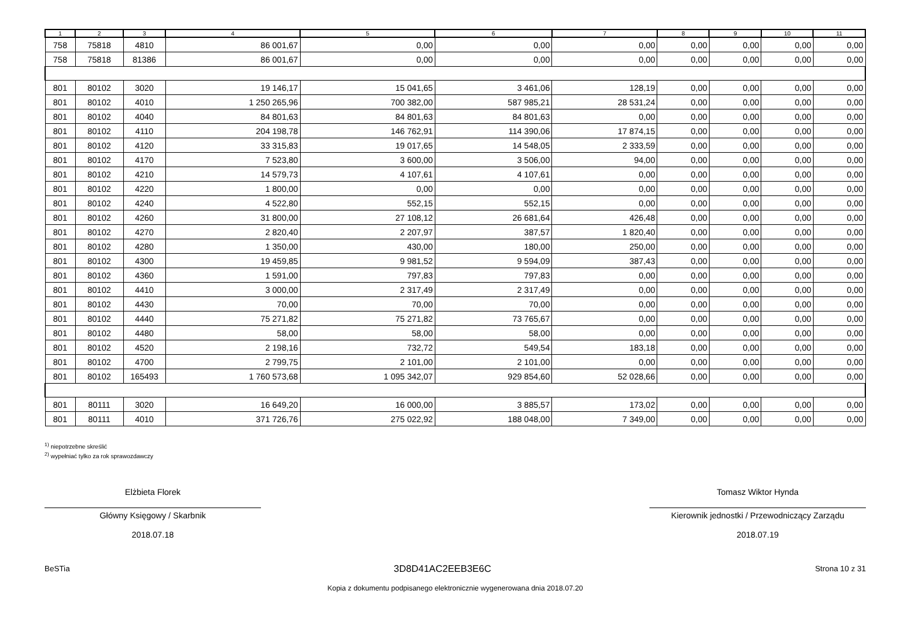| 1 | 2 | 3 | 4 | 5 | 6 | 7 | 8 | 9 | 10 | 11 |
| --- | --- | --- | --- | --- | --- | --- | --- | --- | --- | --- |
| 758 | 75818 | 4810 | 86 001,67 | 0,00 | 0,00 | 0,00 | 0,00 | 0,00 | 0,00 | 0,00 |
| 758 | 75818 | 81386 | 86 001,67 | 0,00 | 0,00 | 0,00 | 0,00 | 0,00 | 0,00 | 0,00 |
| 801 | 80102 | 3020 | 19 146,17 | 15 041,65 | 3 461,06 | 128,19 | 0,00 | 0,00 | 0,00 | 0,00 |
| 801 | 80102 | 4010 | 1 250 265,96 | 700 382,00 | 587 985,21 | 28 531,24 | 0,00 | 0,00 | 0,00 | 0,00 |
| 801 | 80102 | 4040 | 84 801,63 | 84 801,63 | 84 801,63 | 0,00 | 0,00 | 0,00 | 0,00 | 0,00 |
| 801 | 80102 | 4110 | 204 198,78 | 146 762,91 | 114 390,06 | 17 874,15 | 0,00 | 0,00 | 0,00 | 0,00 |
| 801 | 80102 | 4120 | 33 315,83 | 19 017,65 | 14 548,05 | 2 333,59 | 0,00 | 0,00 | 0,00 | 0,00 |
| 801 | 80102 | 4170 | 7 523,80 | 3 600,00 | 3 506,00 | 94,00 | 0,00 | 0,00 | 0,00 | 0,00 |
| 801 | 80102 | 4210 | 14 579,73 | 4 107,61 | 4 107,61 | 0,00 | 0,00 | 0,00 | 0,00 | 0,00 |
| 801 | 80102 | 4220 | 1 800,00 | 0,00 | 0,00 | 0,00 | 0,00 | 0,00 | 0,00 | 0,00 |
| 801 | 80102 | 4240 | 4 522,80 | 552,15 | 552,15 | 0,00 | 0,00 | 0,00 | 0,00 | 0,00 |
| 801 | 80102 | 4260 | 31 800,00 | 27 108,12 | 26 681,64 | 426,48 | 0,00 | 0,00 | 0,00 | 0,00 |
| 801 | 80102 | 4270 | 2 820,40 | 2 207,97 | 387,57 | 1 820,40 | 0,00 | 0,00 | 0,00 | 0,00 |
| 801 | 80102 | 4280 | 1 350,00 | 430,00 | 180,00 | 250,00 | 0,00 | 0,00 | 0,00 | 0,00 |
| 801 | 80102 | 4300 | 19 459,85 | 9 981,52 | 9 594,09 | 387,43 | 0,00 | 0,00 | 0,00 | 0,00 |
| 801 | 80102 | 4360 | 1 591,00 | 797,83 | 797,83 | 0,00 | 0,00 | 0,00 | 0,00 | 0,00 |
| 801 | 80102 | 4410 | 3 000,00 | 2 317,49 | 2 317,49 | 0,00 | 0,00 | 0,00 | 0,00 | 0,00 |
| 801 | 80102 | 4430 | 70,00 | 70,00 | 70,00 | 0,00 | 0,00 | 0,00 | 0,00 | 0,00 |
| 801 | 80102 | 4440 | 75 271,82 | 75 271,82 | 73 765,67 | 0,00 | 0,00 | 0,00 | 0,00 | 0,00 |
| 801 | 80102 | 4480 | 58,00 | 58,00 | 58,00 | 0,00 | 0,00 | 0,00 | 0,00 | 0,00 |
| 801 | 80102 | 4520 | 2 198,16 | 732,72 | 549,54 | 183,18 | 0,00 | 0,00 | 0,00 | 0,00 |
| 801 | 80102 | 4700 | 2 799,75 | 2 101,00 | 2 101,00 | 0,00 | 0,00 | 0,00 | 0,00 | 0,00 |
| 801 | 80102 | 165493 | 1 760 573,68 | 1 095 342,07 | 929 854,60 | 52 028,66 | 0,00 | 0,00 | 0,00 | 0,00 |
| 801 | 80111 | 3020 | 16 649,20 | 16 000,00 | 3 885,57 | 173,02 | 0,00 | 0,00 | 0,00 | 0,00 |
| 801 | 80111 | 4010 | 371 726,76 | 275 022,92 | 188 048,00 | 7 349,00 | 0,00 | 0,00 | 0,00 | 0,00 |
<sup>1)</sup> niepotrzebne skreślić
<sup>2)</sup> wypełniać tylko za rok sprawozdawczy
Elżbieta Florek
Główny Księgowy / Skarbnik
2018.07.18
Tomasz Wiktor Hynda
Kierownik jednostki / Przewodniczący Zarządu
2018.07.19
BeSTia 3D8D41AC2EEB3E6C Strona 10 z 31
Kopia z dokumentu podpisanego elektronicznie wygenerowana dnia 2018.07.20